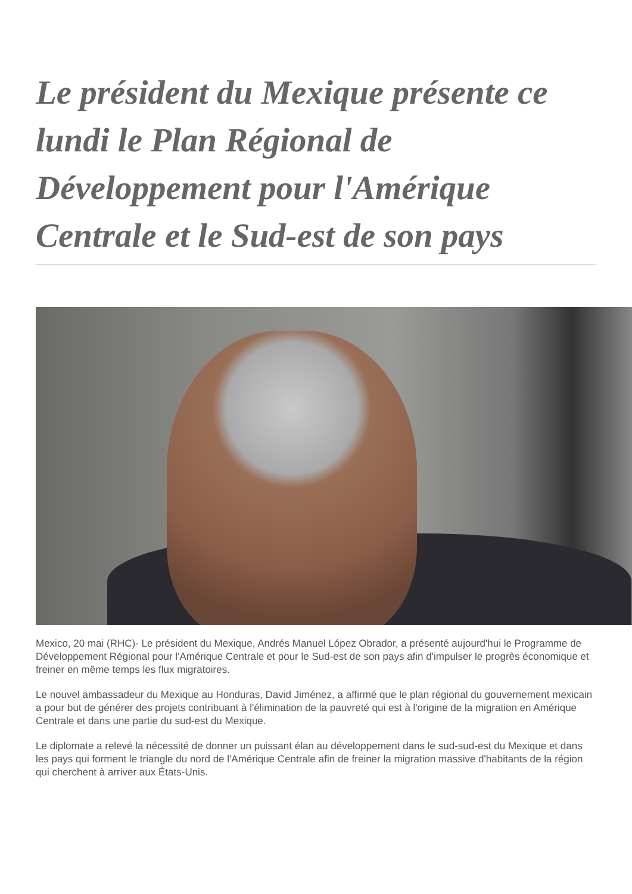Le président du Mexique présente ce lundi le Plan Régional de Développement pour l'Amérique Centrale et le Sud-est de son pays
Mexico, 20 mai (RHC)- Le président du Mexique, Andrés Manuel López Obrador, a présenté aujourd'hui le Programme de Développement Régional pour l'Amérique Centrale et pour le Sud-est de son pays afin d'impulser le progrès économique et freiner en même temps les flux migratoires.
Le nouvel ambassadeur du Mexique au Honduras, David Jiménez, a affirmé que le plan régional du gouvernement mexicain a pour but de générer des projets contribuant à l'élimination de la pauvreté qui est à l'origine de la migration en Amérique Centrale et dans une partie du sud-est du Mexique.
Le diplomate a relevé la nécessité de donner un puissant élan au développement dans le sud-sud-est du Mexique et dans les pays qui forment le triangle du nord de l'Amérique Centrale afin de freiner la migration massive d'habitants de la région qui cherchent à arriver aux États-Unis.